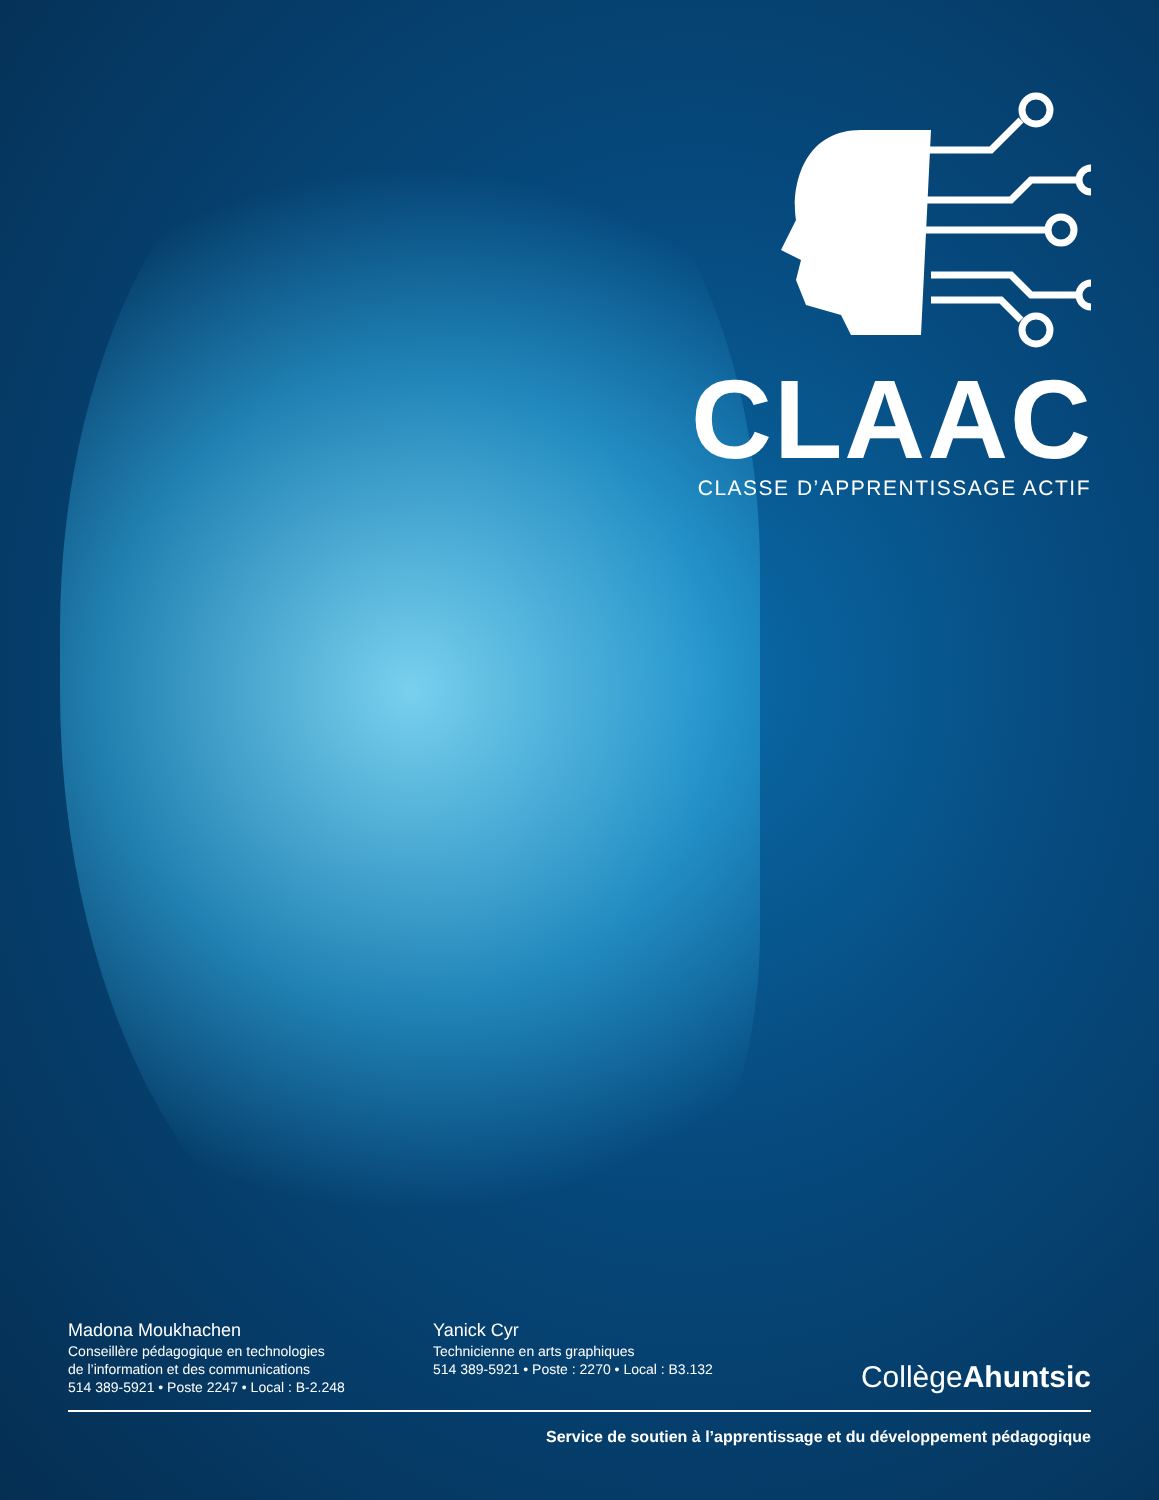CLAAC
CLASSE D’APPRENTISSAGE ACTIF
Madona Moukhachen
Conseillère pédagogique en technologies
de l’information et des communications
514 389-5921 • Poste 2247 • Local : B-2.248
Yanick Cyr
Technicienne en arts graphiques
514 389-5921 • Poste : 2270 • Local : B3.132
CollègeAhuntsic
Service de soutien à l’apprentissage et du développement pédagogique